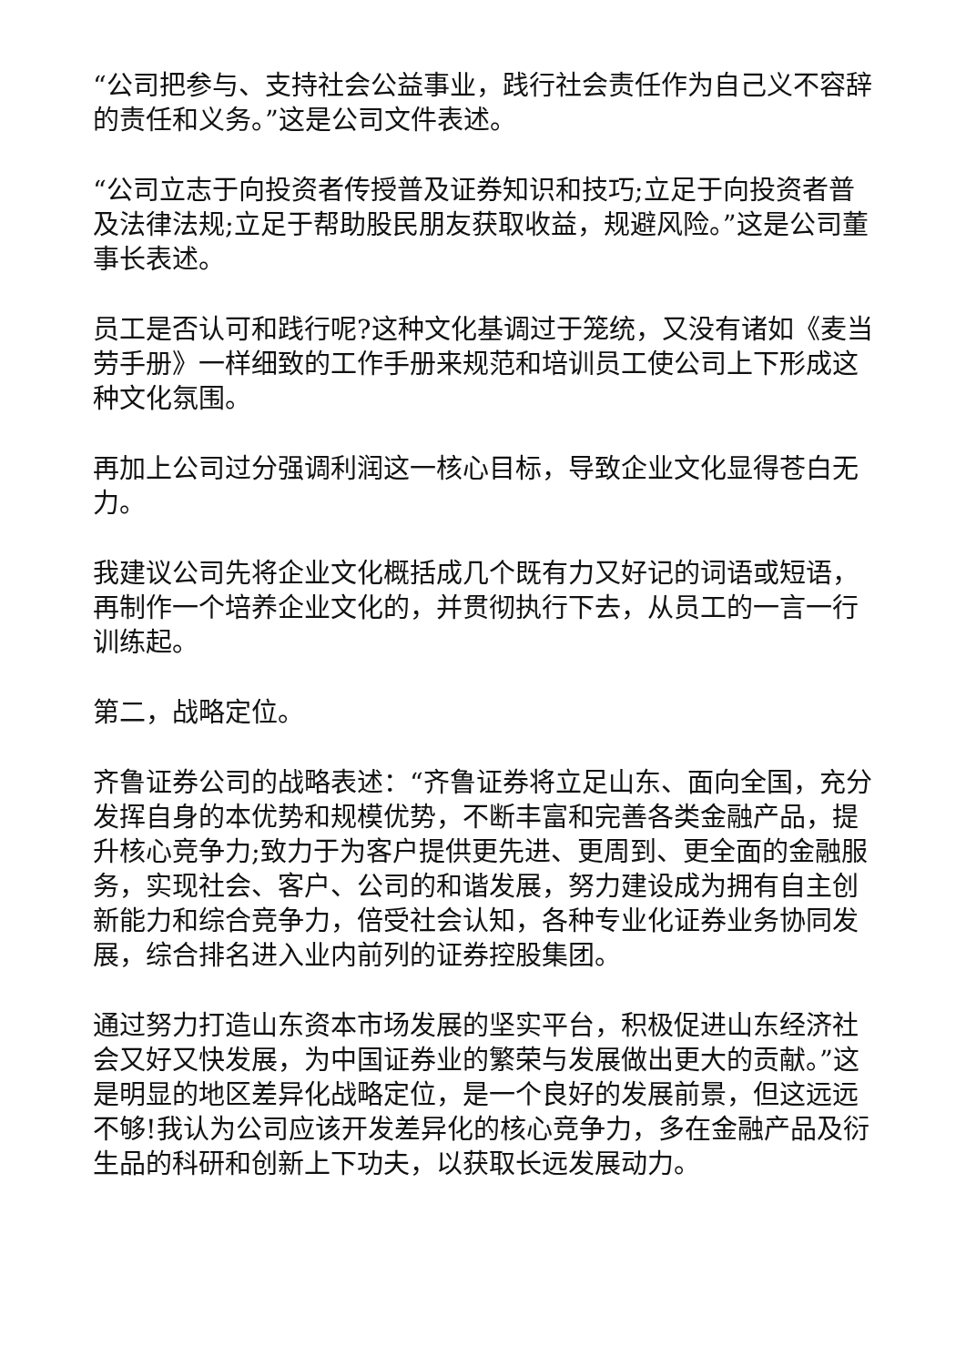“公司把参与、支持社会公益事业，践行社会责任作为自己义不容辞的责任和义务。”这是公司文件表述。
“公司立志于向投资者传授普及证券知识和技巧;立足于向投资者普及法律法规;立足于帮助股民朋友获取收益，规避风险。”这是公司董事长表述。
员工是否认可和践行呢?这种文化基调过于笼统，又没有诸如《麦当劳手册》一样细致的工作手册来规范和培训员工使公司上下形成这种文化氛围。
再加上公司过分强调利润这一核心目标，导致企业文化显得苍白无力。
我建议公司先将企业文化概括成几个既有力又好记的词语或短语，再制作一个培养企业文化的，并贯彻执行下去，从员工的一言一行训练起。
第二，战略定位。
齐鲁证券公司的战略表述：“齐鲁证券将立足山东、面向全国，充分发挥自身的本优势和规模优势，不断丰富和完善各类金融产品，提升核心竞争力;致力于为客户提供更先进、更周到、更全面的金融服务，实现社会、客户、公司的和谐发展，努力建设成为拥有自主创新能力和综合竞争力，倍受社会认知，各种专业化证券业务协同发展，综合排名进入业内前列的证券控股集团。
通过努力打造山东资本市场发展的坚实平台，积极促进山东经济社会又好又快发展，为中国证券业的繁荣与发展做出更大的贡献。”这是明显的地区差异化战略定位，是一个良好的发展前景，但这远远不够!我认为公司应该开发差异化的核心竞争力，多在金融产品及衍生品的科研和创新上下功夫，以获取长远发展动力。